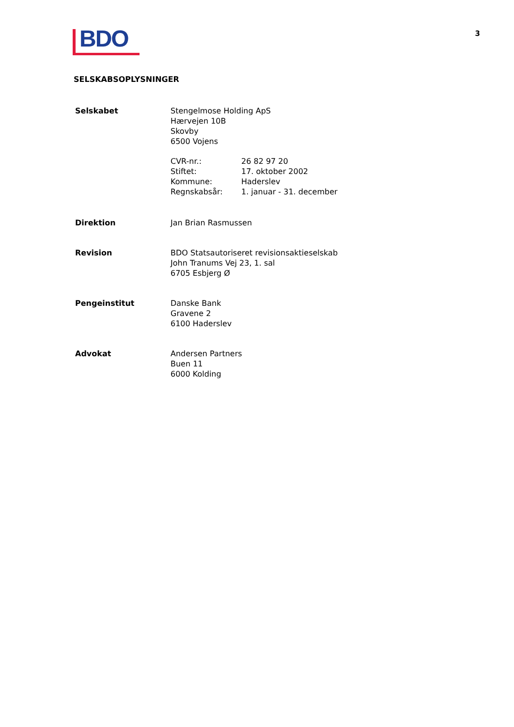BDO
3
SELSKABSOPLYSNINGER
Selskabet Stengelmose Holding ApS
Hærvejen 10B
Skovby
6500 Vojens
CVR-nr.: 26 82 97 20
Stiftet: 17. oktober 2002
Kommune: Haderslev
Regnskabsår: 1. januar - 31. december
Direktion Jan Brian Rasmussen
Revision BDO Statsautoriseret revisionsaktieselskab
John Tranums Vej 23, 1. sal
6705 Esbjerg Ø
Pengeinstitut Danske Bank
Gravene 2
6100 Haderslev
Advokat Andersen Partners
Buen 11
6000 Kolding